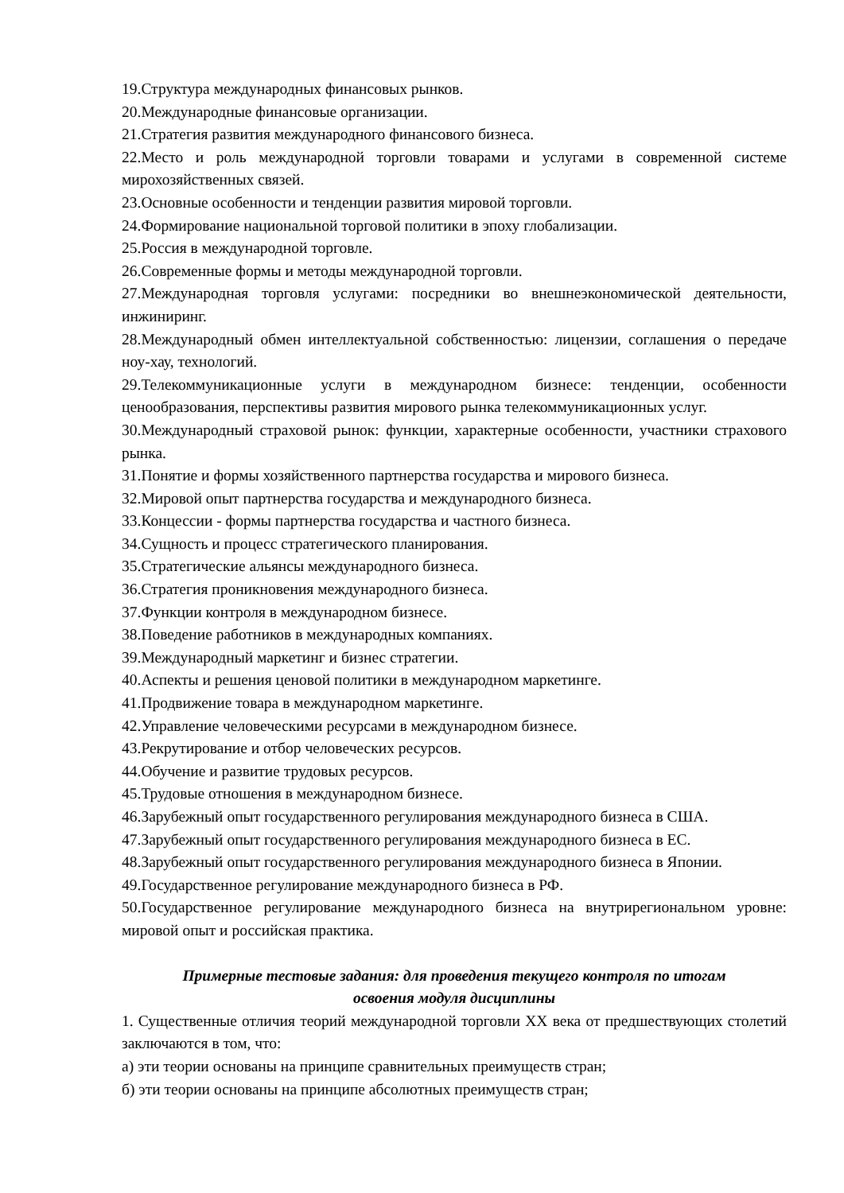19.Структура международных финансовых рынков.
20.Международные финансовые организации.
21.Стратегия развития международного финансового бизнеса.
22.Место и роль международной торговли товарами и услугами в современной системе мирохозяйственных связей.
23.Основные особенности и тенденции развития мировой торговли.
24.Формирование национальной торговой политики в эпоху глобализации.
25.Россия в международной торговле.
26.Современные формы и методы международной торговли.
27.Международная торговля услугами: посредники во внешнеэкономической деятельности, инжиниринг.
28.Международный обмен интеллектуальной собственностью: лицензии, соглашения о передаче ноу-хау, технологий.
29.Телекоммуникационные услуги в международном бизнесе: тенденции, особенности ценообразования, перспективы развития мирового рынка телекоммуникационных услуг.
30.Международный страховой рынок: функции, характерные особенности, участники страхового рынка.
31.Понятие и формы хозяйственного партнерства государства и мирового бизнеса.
32.Мировой опыт партнерства государства и международного бизнеса.
33.Концессии - формы партнерства государства и частного бизнеса.
34.Сущность и процесс стратегического планирования.
35.Стратегические альянсы международного бизнеса.
36.Стратегия проникновения международного бизнеса.
37.Функции контроля в международном бизнесе.
38.Поведение работников в международных компаниях.
39.Международный маркетинг и бизнес стратегии.
40.Аспекты и решения ценовой политики в международном маркетинге.
41.Продвижение товара в международном маркетинге.
42.Управление человеческими ресурсами в международном бизнесе.
43.Рекрутирование и отбор человеческих ресурсов.
44.Обучение и развитие трудовых ресурсов.
45.Трудовые отношения в международном бизнесе.
46.Зарубежный опыт государственного регулирования международного бизнеса в США.
47.Зарубежный опыт государственного регулирования международного бизнеса в ЕС.
48.Зарубежный опыт государственного регулирования международного бизнеса в Японии.
49.Государственное регулирование международного бизнеса в РФ.
50.Государственное регулирование международного бизнеса на внутрирегиональном уровне: мировой опыт и российская практика.
Примерные тестовые задания: для проведения текущего контроля по итогам
освоения модуля дисциплины
1. Существенные отличия теорий международной торговли XX века от предшествующих столетий заключаются в том, что:
а) эти теории основаны на принципе сравнительных преимуществ стран;
б) эти теории основаны на принципе абсолютных преимуществ стран;